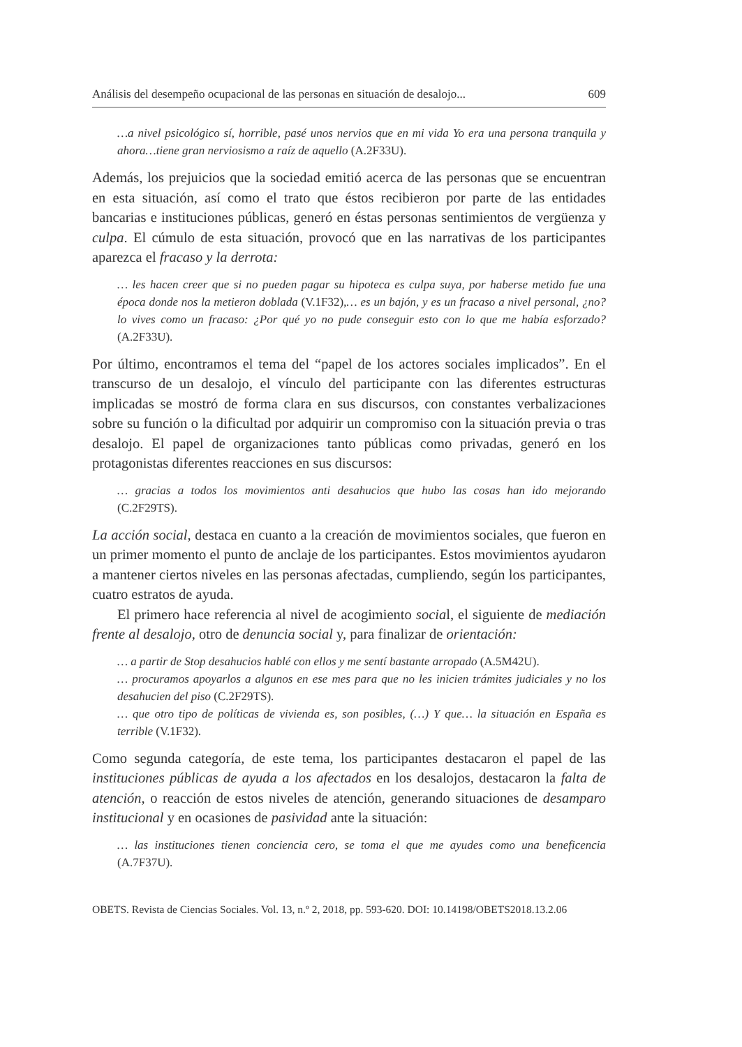Análisis del desempeño ocupacional de las personas en situación de desalojo... 609
…a nivel psicológico sí, horrible, pasé unos nervios que en mi vida Yo era una persona tranquila y ahora…tiene gran nerviosismo a raíz de aquello (A.2F33U).
Además, los prejuicios que la sociedad emitió acerca de las personas que se encuentran en esta situación, así como el trato que éstos recibieron por parte de las entidades bancarias e instituciones públicas, generó en éstas personas sentimientos de vergüenza y culpa. El cúmulo de esta situación, provocó que en las narrativas de los participantes aparezca el fracaso y la derrota:
… les hacen creer que si no pueden pagar su hipoteca es culpa suya, por haberse metido fue una época donde nos la metieron doblada (V.1F32),… es un bajón, y es un fracaso a nivel personal, ¿no? lo vives como un fracaso: ¿Por qué yo no pude conseguir esto con lo que me había esforzado? (A.2F33U).
Por último, encontramos el tema del “papel de los actores sociales implicados”. En el transcurso de un desalojo, el vínculo del participante con las diferentes estructuras implicadas se mostró de forma clara en sus discursos, con constantes verbalizaciones sobre su función o la dificultad por adquirir un compromiso con la situación previa o tras desalojo. El papel de organizaciones tanto públicas como privadas, generó en los protagonistas diferentes reacciones en sus discursos:
… gracias a todos los movimientos anti desahucios que hubo las cosas han ido mejorando (C.2F29TS).
La acción social, destaca en cuanto a la creación de movimientos sociales, que fueron en un primer momento el punto de anclaje de los participantes. Estos movimientos ayudaron a mantener ciertos niveles en las personas afectadas, cumpliendo, según los participantes, cuatro estratos de ayuda.
El primero hace referencia al nivel de acogimiento social, el siguiente de mediación frente al desalojo, otro de denuncia social y, para finalizar de orientación:
… a partir de Stop desahucios hablé con ellos y me sentí bastante arropado (A.5M42U).
… procuramos apoyarlos a algunos en ese mes para que no les inicien trámites judiciales y no los desahucien del piso (C.2F29TS).
… que otro tipo de políticas de vivienda es, son posibles, (…) Y que… la situación en España es terrible (V.1F32).
Como segunda categoría, de este tema, los participantes destacaron el papel de las instituciones públicas de ayuda a los afectados en los desalojos, destacaron la falta de atención, o reacción de estos niveles de atención, generando situaciones de desamparo institucional y en ocasiones de pasividad ante la situación:
… las instituciones tienen conciencia cero, se toma el que me ayudes como una beneficencia (A.7F37U).
OBETS. Revista de Ciencias Sociales. Vol. 13, n.º 2, 2018, pp. 593-620. DOI: 10.14198/OBETS2018.13.2.06